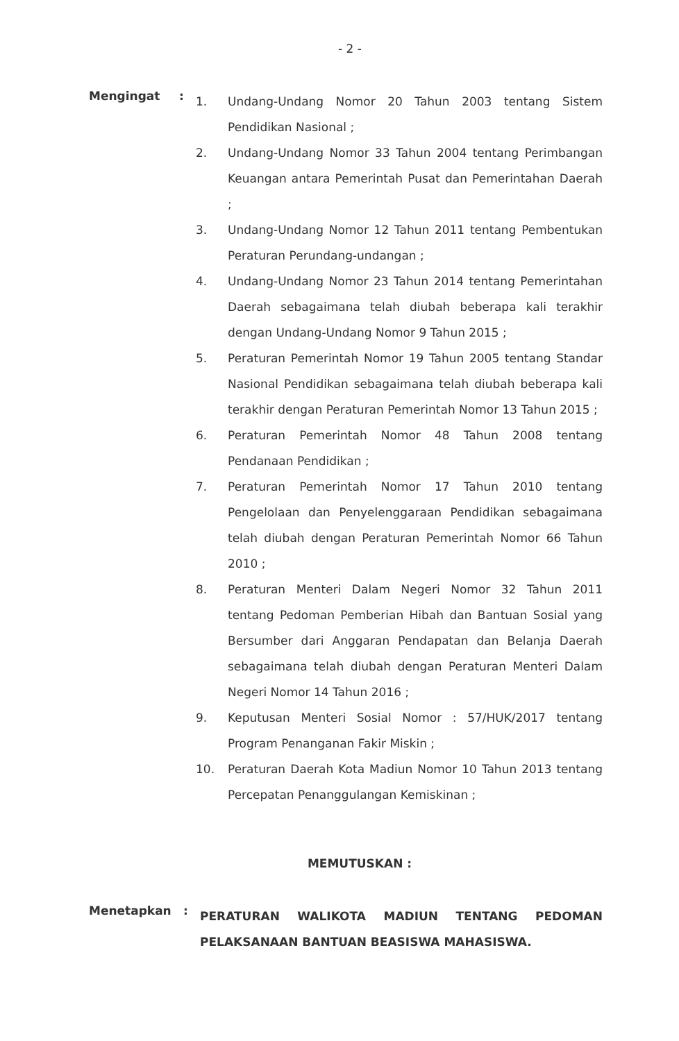- 2 -
Mengingat :
1. Undang-Undang Nomor 20 Tahun 2003 tentang Sistem Pendidikan Nasional ;
2. Undang-Undang Nomor 33 Tahun 2004 tentang Perimbangan Keuangan antara Pemerintah Pusat dan Pemerintahan Daerah ;
3. Undang-Undang Nomor 12 Tahun 2011 tentang Pembentukan Peraturan Perundang-undangan ;
4. Undang-Undang Nomor 23 Tahun 2014 tentang Pemerintahan Daerah sebagaimana telah diubah beberapa kali terakhir dengan Undang-Undang Nomor 9 Tahun 2015 ;
5. Peraturan Pemerintah Nomor 19 Tahun 2005 tentang Standar Nasional Pendidikan sebagaimana telah diubah beberapa kali terakhir dengan Peraturan Pemerintah Nomor 13 Tahun 2015 ;
6. Peraturan Pemerintah Nomor 48 Tahun 2008 tentang Pendanaan Pendidikan ;
7. Peraturan Pemerintah Nomor 17 Tahun 2010 tentang Pengelolaan dan Penyelenggaraan Pendidikan sebagaimana telah diubah dengan Peraturan Pemerintah Nomor 66 Tahun 2010 ;
8. Peraturan Menteri Dalam Negeri Nomor 32 Tahun 2011 tentang Pedoman Pemberian Hibah dan Bantuan Sosial yang Bersumber dari Anggaran Pendapatan dan Belanja Daerah sebagaimana telah diubah dengan Peraturan Menteri Dalam Negeri Nomor 14 Tahun 2016 ;
9. Keputusan Menteri Sosial Nomor : 57/HUK/2017 tentang Program Penanganan Fakir Miskin ;
10. Peraturan Daerah Kota Madiun Nomor 10 Tahun 2013 tentang Percepatan Penanggulangan Kemiskinan ;
MEMUTUSKAN :
Menetapkan :
PERATURAN WALIKOTA MADIUN TENTANG PEDOMAN PELAKSANAAN BANTUAN BEASISWA MAHASISWA.